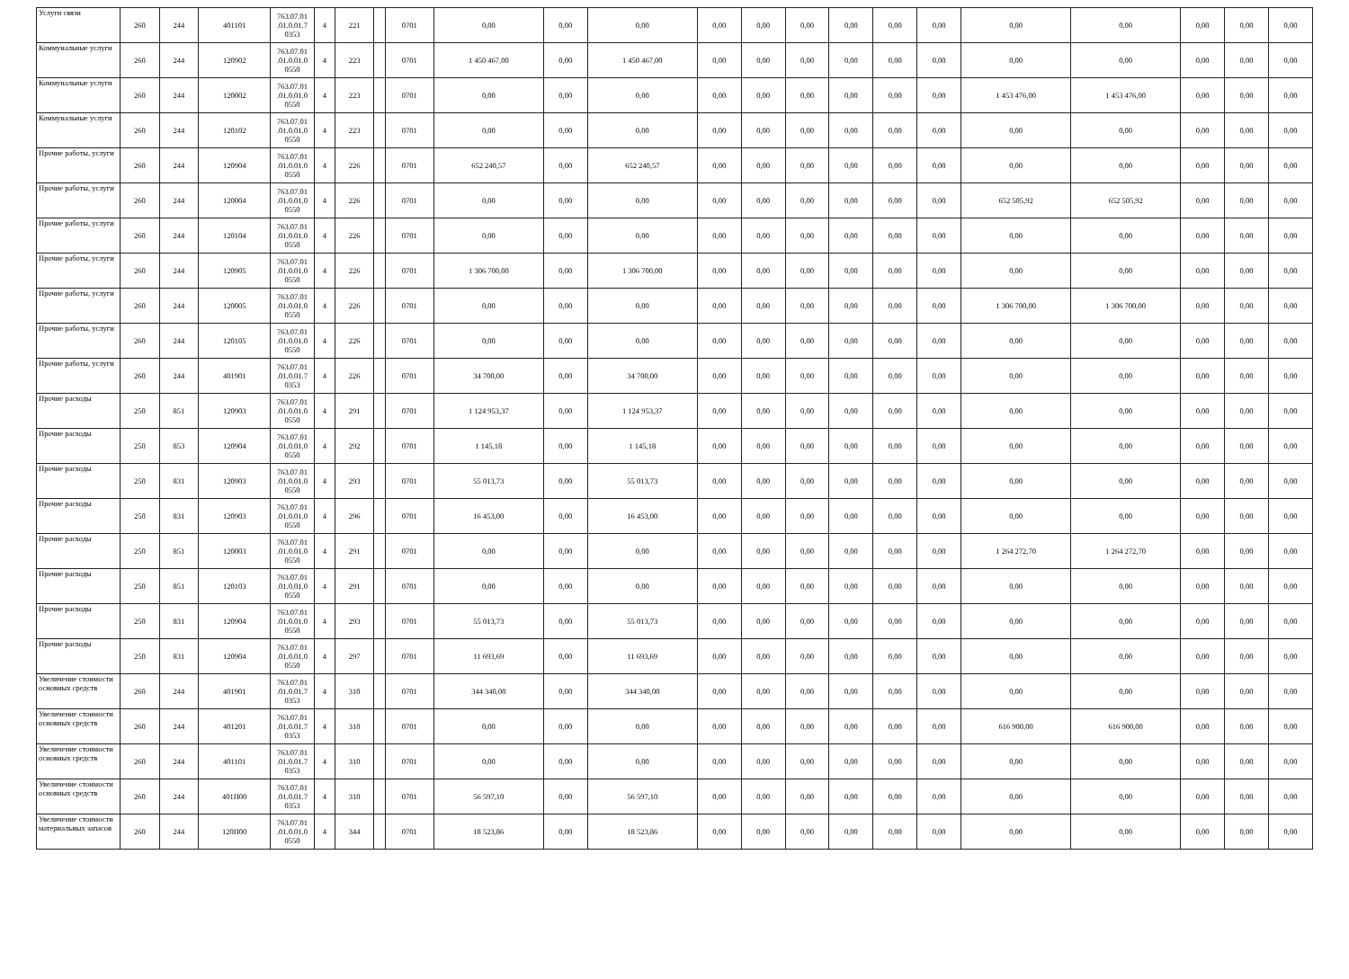| Услуги связи | 260 | 244 | 401101 | 763.07.01 .01.0.01.7 0353 | 4 | 221 | | 0701 | 0,00 | 0,00 | 0,00 | 0,00 | 0,00 | 0,00 | 0,00 | 0,00 | 0,00 | 0,00 | 0,00 | 0,00 | 0,00 | 0,00 |
| Коммунальные услуги | 260 | 244 | 120902 | 763.07.01 .01.0.01.0 0550 | 4 | 223 | | 0701 | 1 450 467,00 | 0,00 | 1 450 467,00 | 0,00 | 0,00 | 0,00 | 0,00 | 0,00 | 0,00 | 0,00 | 0,00 | 0,00 | 0,00 | 0,00 |
| Коммунальные услуги | 260 | 244 | 120002 | 763.07.01 .01.0.01.0 0550 | 4 | 223 | | 0701 | 0,00 | 0,00 | 0,00 | 0,00 | 0,00 | 0,00 | 0,00 | 0,00 | 0,00 | 1 453 476,00 | 1 453 476,00 | 0,00 | 0,00 | 0,00 |
| Коммунальные услуги | 260 | 244 | 120102 | 763.07.01 .01.0.01.0 0550 | 4 | 223 | | 0701 | 0,00 | 0,00 | 0,00 | 0,00 | 0,00 | 0,00 | 0,00 | 0,00 | 0,00 | 0,00 | 0,00 | 0,00 | 0,00 | 0,00 |
| Прочие работы, услуги | 260 | 244 | 120904 | 763.07.01 .01.0.01.0 0550 | 4 | 226 | | 0701 | 652 240,57 | 0,00 | 652 240,57 | 0,00 | 0,00 | 0,00 | 0,00 | 0,00 | 0,00 | 0,00 | 0,00 | 0,00 | 0,00 | 0,00 |
| Прочие работы, услуги | 260 | 244 | 120004 | 763.07.01 .01.0.01.0 0550 | 4 | 226 | | 0701 | 0,00 | 0,00 | 0,00 | 0,00 | 0,00 | 0,00 | 0,00 | 0,00 | 0,00 | 652 505,92 | 652 505,92 | 0,00 | 0,00 | 0,00 |
| Прочие работы, услуги | 260 | 244 | 120104 | 763.07.01 .01.0.01.0 0550 | 4 | 226 | | 0701 | 0,00 | 0,00 | 0,00 | 0,00 | 0,00 | 0,00 | 0,00 | 0,00 | 0,00 | 0,00 | 0,00 | 0,00 | 0,00 | 0,00 |
| Прочие работы, услуги | 260 | 244 | 120905 | 763.07.01 .01.0.01.0 0550 | 4 | 226 | | 0701 | 1 306 700,00 | 0,00 | 1 306 700,00 | 0,00 | 0,00 | 0,00 | 0,00 | 0,00 | 0,00 | 0,00 | 0,00 | 0,00 | 0,00 | 0,00 |
| Прочие работы, услуги | 260 | 244 | 120005 | 763.07.01 .01.0.01.0 0550 | 4 | 226 | | 0701 | 0,00 | 0,00 | 0,00 | 0,00 | 0,00 | 0,00 | 0,00 | 0,00 | 0,00 | 1 306 700,00 | 1 306 700,00 | 0,00 | 0,00 | 0,00 |
| Прочие работы, услуги | 260 | 244 | 120105 | 763.07.01 .01.0.01.0 0550 | 4 | 226 | | 0701 | 0,00 | 0,00 | 0,00 | 0,00 | 0,00 | 0,00 | 0,00 | 0,00 | 0,00 | 0,00 | 0,00 | 0,00 | 0,00 | 0,00 |
| Прочие работы, услуги | 260 | 244 | 401901 | 763.07.01 .01.0.01.7 0353 | 4 | 226 | | 0701 | 34 700,00 | 0,00 | 34 700,00 | 0,00 | 0,00 | 0,00 | 0,00 | 0,00 | 0,00 | 0,00 | 0,00 | 0,00 | 0,00 | 0,00 |
| Прочие расходы | 250 | 851 | 120903 | 763.07.01 .01.0.01.0 0550 | 4 | 291 | | 0701 | 1 124 953,37 | 0,00 | 1 124 953,37 | 0,00 | 0,00 | 0,00 | 0,00 | 0,00 | 0,00 | 0,00 | 0,00 | 0,00 | 0,00 | 0,00 |
| Прочие расходы | 250 | 853 | 120904 | 763.07.01 .01.0.01.0 0550 | 4 | 292 | | 0701 | 1 145,18 | 0,00 | 1 145,18 | 0,00 | 0,00 | 0,00 | 0,00 | 0,00 | 0,00 | 0,00 | 0,00 | 0,00 | 0,00 | 0,00 |
| Прочие расходы | 250 | 831 | 120903 | 763.07.01 .01.0.01.0 0550 | 4 | 293 | | 0701 | 55 013,73 | 0,00 | 55 013,73 | 0,00 | 0,00 | 0,00 | 0,00 | 0,00 | 0,00 | 0,00 | 0,00 | 0,00 | 0,00 | 0,00 |
| Прочие расходы | 250 | 831 | 120903 | 763.07.01 .01.0.01.0 0550 | 4 | 296 | | 0701 | 16 453,00 | 0,00 | 16 453,00 | 0,00 | 0,00 | 0,00 | 0,00 | 0,00 | 0,00 | 0,00 | 0,00 | 0,00 | 0,00 | 0,00 |
| Прочие расходы | 250 | 851 | 120003 | 763.07.01 .01.0.01.0 0550 | 4 | 291 | | 0701 | 0,00 | 0,00 | 0,00 | 0,00 | 0,00 | 0,00 | 0,00 | 0,00 | 0,00 | 1 264 272,70 | 1 264 272,70 | 0,00 | 0,00 | 0,00 |
| Прочие расходы | 250 | 851 | 120103 | 763.07.01 .01.0.01.0 0550 | 4 | 291 | | 0701 | 0,00 | 0,00 | 0,00 | 0,00 | 0,00 | 0,00 | 0,00 | 0,00 | 0,00 | 0,00 | 0,00 | 0,00 | 0,00 | 0,00 |
| Прочие расходы | 250 | 831 | 120904 | 763.07.01 .01.0.01.0 0550 | 4 | 293 | | 0701 | 55 013,73 | 0,00 | 55 013,73 | 0,00 | 0,00 | 0,00 | 0,00 | 0,00 | 0,00 | 0,00 | 0,00 | 0,00 | 0,00 | 0,00 |
| Прочие расходы | 250 | 831 | 120904 | 763.07.01 .01.0.01.0 0550 | 4 | 297 | | 0701 | 11 693,69 | 0,00 | 11 693,69 | 0,00 | 0,00 | 0,00 | 0,00 | 0,00 | 0,00 | 0,00 | 0,00 | 0,00 | 0,00 | 0,00 |
| Увеличение стоимости основных средств | 260 | 244 | 401901 | 763.07.01 .01.0.01.7 0353 | 4 | 310 | | 0701 | 344 340,00 | 0,00 | 344 340,00 | 0,00 | 0,00 | 0,00 | 0,00 | 0,00 | 0,00 | 0,00 | 0,00 | 0,00 | 0,00 | 0,00 |
| Увеличение стоимости основных средств | 260 | 244 | 401201 | 763.07.01 .01.0.01.7 0353 | 4 | 310 | | 0701 | 0,00 | 0,00 | 0,00 | 0,00 | 0,00 | 0,00 | 0,00 | 0,00 | 0,00 | 616 900,00 | 616 900,00 | 0,00 | 0,00 | 0,00 |
| Увеличение стоимости основных средств | 260 | 244 | 401101 | 763.07.01 .01.0.01.7 0353 | 4 | 310 | | 0701 | 0,00 | 0,00 | 0,00 | 0,00 | 0,00 | 0,00 | 0,00 | 0,00 | 0,00 | 0,00 | 0,00 | 0,00 | 0,00 | 0,00 |
| Увеличение стоимости основных средств | 260 | 244 | 401П00 | 763.07.01 .01.0.01.7 0353 | 4 | 310 | | 0701 | 56 597,10 | 0,00 | 56 597,10 | 0,00 | 0,00 | 0,00 | 0,00 | 0,00 | 0,00 | 0,00 | 0,00 | 0,00 | 0,00 | 0,00 |
| Увеличение стоимости материальных запасов | 260 | 244 | 120П00 | 763.07.01 .01.0.01.0 0550 | 4 | 344 | | 0701 | 18 523,86 | 0,00 | 18 523,86 | 0,00 | 0,00 | 0,00 | 0,00 | 0,00 | 0,00 | 0,00 | 0,00 | 0,00 | 0,00 | 0,00 |